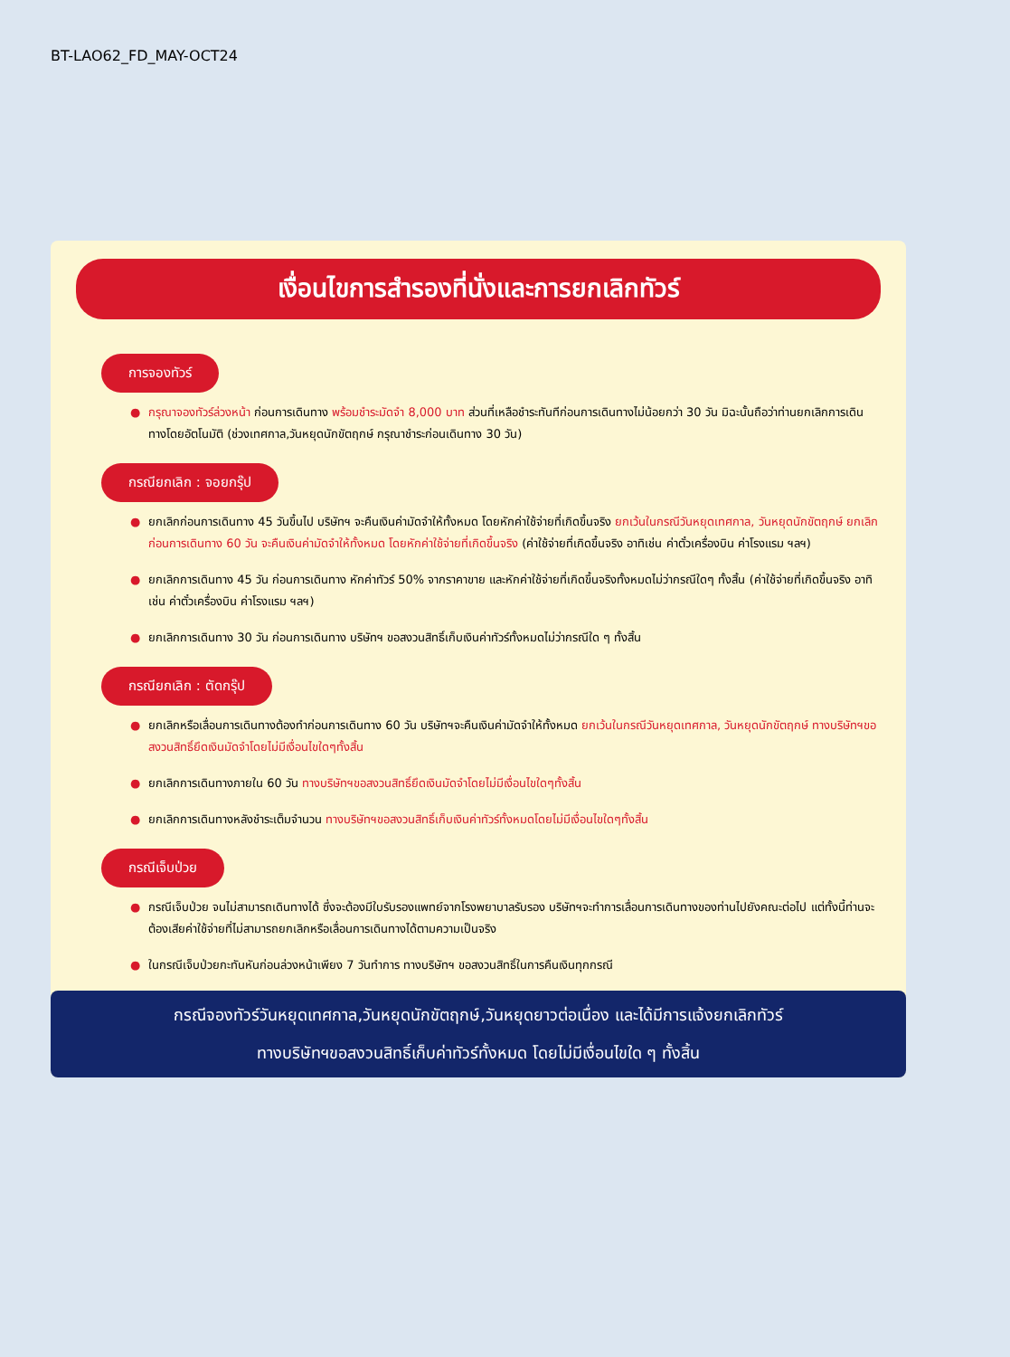BT-LAO62_FD_MAY-OCT24
เงื่อนไขการสำรองที่นั่งและการยกเลิกทัวร์
การจองทัวร์
● กรุณาจองทัวร์ล่วงหน้า ก่อนการเดินทาง พร้อมชำระมัดจำ 8,000 บาท ส่วนที่เหลือชำระทันทีก่อนการเดินทางไม่น้อยกว่า 30 วัน มิฉะนั้นถือว่าท่านยกเลิกการเดินทางโดยอัตโนมัติ (ช่วงเทศกาล,วันหยุดนักขัตฤกษ์ กรุณาชำระก่อนเดินทาง 30 วัน)
กรณียกเลิก : จอยกรุ๊ป
● ยกเลิกก่อนการเดินทาง 45 วันขึ้นไป บริษัทฯ จะคืนเงินค่ามัดจำให้ทั้งหมด โดยหักค่าใช้จ่ายที่เกิดขึ้นจริง ยกเว้นในกรณีวันหยุดเทศกาล, วันหยุดนักขัตฤกษ์ ยกเลิกก่อนการเดินทาง 60 วัน จะคืนเงินค่ามัดจำให้ทั้งหมด โดยหักค่าใช้จ่ายที่เกิดขึ้นจริง (ค่าใช้จ่ายที่เกิดขึ้นจริง อาทิเช่น ค่าตั๋วเครื่องบิน ค่าโรงแรม ฯลฯ)
● ยกเลิกการเดินทาง 45 วัน ก่อนการเดินทาง หักค่าทัวร์ 50% จากราคาขาย และหักค่าใช้จ่ายที่เกิดขึ้นจริงทั้งหมดไม่ว่ากรณีใดๆ ทั้งสิ้น (ค่าใช้จ่ายที่เกิดขึ้นจริง อาทิเช่น ค่าตั๋วเครื่องบิน ค่าโรงแรม ฯลฯ)
● ยกเลิกการเดินทาง 30 วัน ก่อนการเดินทาง บริษัทฯ ขอสงวนสิทธิ์เก็บเงินค่าทัวร์ทั้งหมดไม่ว่ากรณีใด ๆ ทั้งสิ้น
กรณียกเลิก : ตัดกรุ๊ป
● ยกเลิกหรือเลื่อนการเดินทางต้องทำก่อนการเดินทาง 60 วัน บริษัทฯจะคืนเงินค่ามัดจำให้ทั้งหมด ยกเว้นในกรณีวันหยุดเทศกาล, วันหยุดนักขัตฤกษ์ ทางบริษัทฯขอสงวนสิทธิ์ยึดเงินมัดจำโดยไม่มีเงื่อนไขใดๆทั้งสิ้น
● ยกเลิกการเดินทางภายใน 60 วัน ทางบริษัทฯขอสงวนสิทธิ์ยึดเงินมัดจำโดยไม่มีเงื่อนไขใดๆทั้งสิ้น
● ยกเลิกการเดินทางหลังชำระเต็มจำนวน ทางบริษัทฯขอสงวนสิทธิ์เก็บเงินค่าทัวร์ทั้งหมดโดยไม่มีเงื่อนไขใดๆทั้งสิ้น
กรณีเจ็บป่วย
● กรณีเจ็บป่วย จนไม่สามารถเดินทางได้ ซึ่งจะต้องมีใบรับรองแพทย์จากโรงพยาบาลรับรอง บริษัทฯจะทำการเลื่อนการเดินทางของท่านไปยังคณะต่อไป แต่ทั้งนี้ท่านจะต้องเสียค่าใช้จ่ายที่ไม่สามารถยกเลิกหรือเลื่อนการเดินทางได้ตามความเป็นจริง
● ในกรณีเจ็บป่วยกะทันหันก่อนล่วงหน้าเพียง 7 วันทำการ ทางบริษัทฯ ขอสงวนสิทธิ์ในการคืนเงินทุกกรณี
กรณีจองทัวร์วันหยุดเทศกาล,วันหยุดนักขัตฤกษ์,วันหยุดยาวต่อเนื่อง และได้มีการแจ้งยกเลิกทัวร์
ทางบริษัทฯขอสงวนสิทธิ์เก็บค่าทัวร์ทั้งหมด โดยไม่มีเงื่อนไขใด ๆ ทั้งสิ้น